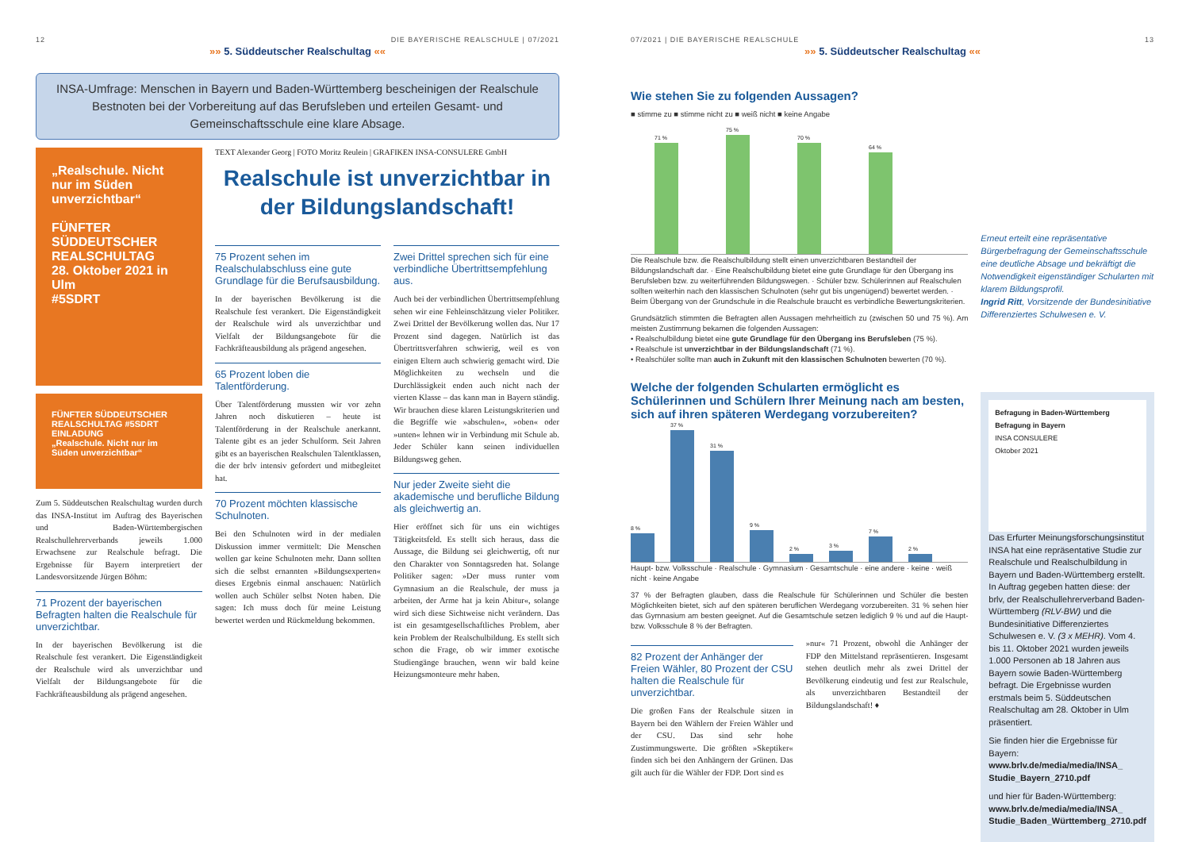12 DIE BAYERISCHE REALSCHULE | 07/2021
»» 5. Süddeutscher Realschultag ««
INSA-Umfrage: Menschen in Bayern und Baden-Württemberg bescheinigen der Realschule Bestnoten bei der Vorbereitung auf das Berufsleben und erteilen Gesamt- und Gemeinschaftsschule eine klare Absage.
„Realschule. Nicht nur im Süden unverzichtbar“
FÜNFTER SÜDDEUTSCHER REALSCHULTAG
28. Oktober 2021 in Ulm
#5SDRT
FÜNFTER SÜDDEUTSCHER REALSCHULTAG #5SDRT EINLADUNG
„Realschule. Nicht nur im Süden unverzichtbar“
Zum 5. Süddeutschen Realschultag wurden durch das INSA-Institut im Auftrag des Bayerischen und Baden-Württembergischen Realschullehrerverbands jeweils 1.000 Erwachsene zur Realschule befragt. Die Ergebnisse für Bayern interpretiert der Landesvorsitzende Jürgen Böhm:
71 Prozent der bayerischen Befragten halten die Realschule für unverzichtbar.
In der bayerischen Bevölkerung ist die Realschule fest verankert. Die Eigenständigkeit der Realschule wird als unverzichtbar und Vielfalt der Bildungsangebote für die Fachkräfteausbildung als prägend angesehen.
TEXT Alexander Georg | FOTO Moritz Reulein | GRAFIKEN INSA-CONSULERE GmbH
Realschule ist unverzichtbar in der Bildungslandschaft!
75 Prozent sehen im Realschulabschluss eine gute Grundlage für die Berufsausbildung.
In der bayerischen Bevölkerung ist die Realschule fest verankert. Die Eigenständigkeit der Realschule wird als unverzichtbar und Vielfalt der Bildungsangebote für die Fachkräfteausbildung als prägend angesehen.
65 Prozent loben die Talentförderung.
Über Talentförderung mussten wir vor zehn Jahren noch diskutieren – heute ist Talentförderung in der Realschule anerkannt. Talente gibt es an jeder Schulform. Seit Jahren gibt es an bayerischen Realschulen Talentklassen, die der brlv intensiv gefordert und mitbegleitet hat.
70 Prozent möchten klassische Schulnoten.
Bei den Schulnoten wird in der medialen Diskussion immer vermittelt: Die Menschen wollen gar keine Schulnoten mehr. Dann sollten sich die selbst ernannten »Bildungsexperten« dieses Ergebnis einmal anschauen: Natürlich wollen auch Schüler selbst Noten haben. Die sagen: Ich muss doch für meine Leistung bewertet werden und Rückmeldung bekommen.
Zwei Drittel sprechen sich für eine verbindliche Übertrittsempfehlung aus.
Auch bei der verbindlichen Übertrittsempfehlung sehen wir eine Fehleinschätzung vieler Politiker. Zwei Drittel der Bevölkerung wollen das. Nur 17 Prozent sind dagegen. Natürlich ist das Übertrittsverfahren schwierig, weil es von einigen Eltern auch schwierig gemacht wird. Die Möglichkeiten zu wechseln und die Durchlässigkeit enden auch nicht nach der vierten Klasse – das kann man in Bayern ständig. Wir brauchen diese klaren Leistungskriterien und die Begriffe wie »abschulen«, »oben« oder »unten« lehnen wir in Verbindung mit Schule ab. Jeder Schüler kann seinen individuellen Bildungsweg gehen.
Nur jeder Zweite sieht die akademische und berufliche Bildung als gleichwertig an.
Hier eröffnet sich für uns ein wichtiges Tätigkeitsfeld. Es stellt sich heraus, dass die Aussage, die Bildung sei gleichwertig, oft nur den Charakter von Sonntagsreden hat. Solange Politiker sagen: »Der muss runter vom Gymnasium an die Realschule, der muss ja arbeiten, der Arme hat ja kein Abitur«, solange wird sich diese Sichtweise nicht verändern. Das ist ein gesamtgesellschaftliches Problem, aber kein Problem der Realschulbildung. Es stellt sich schon die Frage, ob wir immer exotische Studiengänge brauchen, wenn wir bald keine Heizungsmonteure mehr haben.
07/2021 | DIE BAYERISCHE REALSCHULE 13
»» 5. Süddeutscher Realschultag ««
Wie stehen Sie zu folgenden Aussagen?
■ stimme zu ■ stimme nicht zu ■ weiß nicht ■ keine Angabe
71 %
75 %
70 %
64 %
Die Realschule bzw. die Realschulbildung stellt einen unverzichtbaren Bestandteil der Bildungslandschaft dar. · Eine Realschulbildung bietet eine gute Grundlage für den Übergang ins Berufsleben bzw. zu weiterführenden Bildungswegen. · Schüler bzw. Schülerinnen auf Realschulen sollten weiterhin nach den klassischen Schulnoten (sehr gut bis ungenügend) bewertet werden. · Beim Übergang von der Grundschule in die Realschule braucht es verbindliche Bewertungskriterien.
Grundsätzlich stimmten die Befragten allen Aussagen mehrheitlich zu (zwischen 50 und 75 %). Am meisten Zustimmung bekamen die folgenden Aussagen:
• Realschulbildung bietet eine gute Grundlage für den Übergang ins Berufsleben (75 %).
• Realschule ist unverzichtbar in der Bildungslandschaft (71 %).
• Realschüler sollte man auch in Zukunft mit den klassischen Schulnoten bewerten (70 %).
Welche der folgenden Schularten ermöglicht es Schülerinnen und Schülern Ihrer Meinung nach am besten, sich auf ihren späteren Werdegang vorzubereiten?
8 %
37 %
31 %
9 %
2 %
3 %
7 %
2 %
Haupt- bzw. Volksschule · Realschule · Gymnasium · Gesamtschule · eine andere · keine · weiß nicht · keine Angabe
37 % der Befragten glauben, dass die Realschule für Schülerinnen und Schüler die besten Möglichkeiten bietet, sich auf den späteren beruflichen Werdegang vorzubereiten. 31 % sehen hier das Gymnasium am besten geeignet. Auf die Gesamtschule setzen lediglich 9 % und auf die Haupt- bzw. Volksschule 8 % der Befragten.
82 Prozent der Anhänger der Freien Wähler, 80 Prozent der CSU halten die Realschule für unverzichtbar.
Die großen Fans der Realschule sitzen in Bayern bei den Wählern der Freien Wähler und der CSU. Das sind sehr hohe Zustimmungswerte. Die größten »Skeptiker« finden sich bei den Anhängern der Grünen. Das gilt auch für die Wähler der FDP. Dort sind es
»nur« 71 Prozent, obwohl die Anhänger der FDP den Mittelstand repräsentieren. Insgesamt stehen deutlich mehr als zwei Drittel der Bevölkerung eindeutig und fest zur Realschule, als unverzichtbaren Bestandteil der Bildungslandschaft! ♦
Erneut erteilt eine repräsentative Bürgerbefragung der Gemeinschaftsschule eine deutliche Absage und bekräftigt die Notwendigkeit eigenständiger Schularten mit klarem Bildungsprofil.
Ingrid Ritt, Vorsitzende der Bundesinitiative Differenziertes Schulwesen e. V.
Befragung in Baden-Württemberg
Befragung in Bayern
INSA CONSULERE
Oktober 2021
Das Erfurter Meinungsforschungsinstitut INSA hat eine repräsentative Studie zur Realschule und Realschulbildung in Bayern und Baden-Württemberg erstellt. In Auftrag gegeben hatten diese: der brlv, der Realschullehrerverband Baden-Württemberg (RLV-BW) und die Bundesinitiative Differenziertes Schulwesen e. V. (3 x MEHR). Vom 4. bis 11. Oktober 2021 wurden jeweils 1.000 Personen ab 18 Jahren aus Bayern sowie Baden-Württemberg befragt. Die Ergebnisse wurden erstmals beim 5. Süddeutschen Realschultag am 28. Oktober in Ulm präsentiert.
Sie finden hier die Ergebnisse für Bayern: www.brlv.de/media/media/INSA_ Studie_Bayern_2710.pdf
und hier für Baden-Württemberg: www.brlv.de/media/media/INSA_ Studie_Baden_Württemberg_2710.pdf